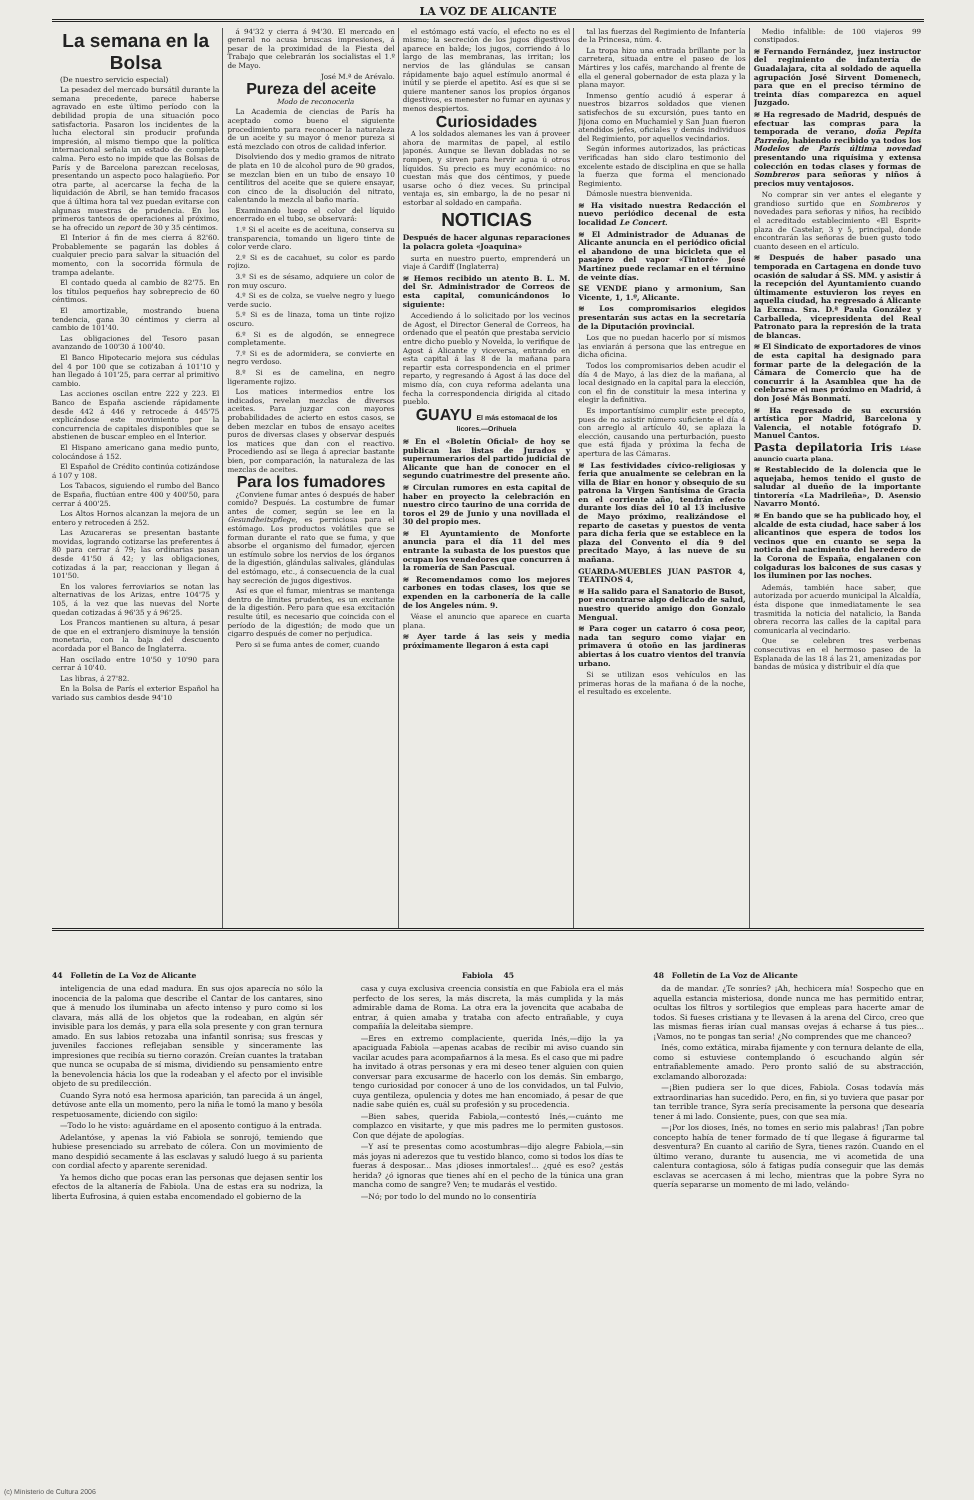LA VOZ DE ALICANTE
La semana en la Bolsa
(De nuestro servicio especial)
La pesadez del mercado bursátil durante la semana precedente, parece haberse agravado en este último período con la debilidad propia de una situación poco satisfactoria. Pasaron los incidentes de la lucha electoral sin producir profunda impresión, al mismo tiempo que la política internacional señala un estado de completa calma. Pero esto no impide que las Bolsas de París y de Barcelona parezcan recelosas, presentando un aspecto poco halagüeño. Por otra parte, al acercarse la fecha de la liquidación de Abril, se han temido fracasos que á última hora tal vez puedan evitarse con algunas muestras de prudencia. En los primeros tanteos de operaciones al próximo, se ha ofrecido un report de 30 y 35 céntimos.
El Interior á fin de mes cierra á 82'60. Probablemente se pagarán las dobles á cualquier precio para salvar la situación del momento, con la socorrida fórmula de trampa adelante.
El contado queda al cambio de 82'75. En los títulos pequeños hay sobreprecio de 60 céntimos.
El amortizable, mostrando buena tendencia, gana 30 céntimos y cierra al cambio de 101'40.
Las obligaciones del Tesoro pasan avanzando de 100'30 á 100'40.
El Banco Hipotecario mejora sus cédulas del 4 por 100 que se cotizaban á 101'10 y han llegado á 101'25, para cerrar al primitivo cambio.
Las acciones oscilan entre 222 y 223. El Banco de España asciende rápidamente desde 442 á 446 y retrocede á 445'75 explicándose este movimiento por la concurrencia de capitales disponibles que se abstienen de buscar empleo en el Interior.
El Hispano americano gana medio punto, colocándose á 152.
El Español de Crédito continúa cotizándose á 107 y 108.
Los Tabacos, siguiendo el rumbo del Banco de España, fluctúan entre 400 y 400'50, para cerrar á 400'25.
Los Altos Hornos alcanzan la mejora de un entero y retroceden á 252.
Las Azucareras se presentan bastante movidas, logrando cotizarse las preferentes á 80 para cerrar á 79; las ordinarias pasan desde 41'50 á 42; y las obligaciones, cotizadas á la par, reaccionan y llegan á 101'50.
En los valores ferroviarios se notan las alternativas de los Arizas, entre 104'75 y 105, á la vez que las nuevas del Norte quedan cotizadas á 96'35 y á 96'25.
Los Francos mantienen su altura, á pesar de que en el extranjero disminuye la tensión monetaria, con la baja del descuento acordada por el Banco de Inglaterra.
Han oscilado entre 10'50 y 10'90 para cerrar á 10'40.
Las libras, á 27'82.
En la Bolsa de París el exterior Español ha variado sus cambios desde 94'10
á 94'32 y cierra á 94'30. El mercado en general no acusa bruscas impresiones, á pesar de la proximidad de la Fiesta del Trabajo que celebrarán los socialistas el 1.º de Mayo.
José M.ª de Arévalo.
Pureza del aceite
Modo de reconocerla
La Academia de ciencias de París ha aceptado como bueno el siguiente procedimiento para reconocer la naturaleza de un aceite y su mayor ó menor pureza si está mezclado con otros de calidad inferior.
Disolviendo dos y medio gramos de nitrato de plata en 10 de alcohol puro de 90 grados, se mezclan bien en un tubo de ensayo 10 centílitros del aceite que se quiere ensayar, con cinco de la disolución del nitrato, calentando la mezcla al baño maría.
Examinando luego el color del líquido encerrado en el tubo, se observará:
1.º Si el aceite es de aceituna, conserva su transparencia, tomando un ligero tinte de color verde claro.
2.º Si es de cacahuet, su color es pardo rojizo.
3.º Si es de sésamo, adquiere un color de ron muy oscuro.
4.º Si es de colza, se vuelve negro y luego verde sucio.
5.º Si es de linaza, toma un tinte rojizo oscuro.
6.º Si es de algodón, se ennegrece completamente.
7.º Si es de adormidera, se convierte en negro verdoso.
8.º Si es de camelina, en negro ligeramente rojizo.
Los matices intermedios entre los indicados, revelan mezclas de diversos aceites. Para juzgar con mayores probabilidades de acierto en estos casos, se deben mezclar en tubos de ensayo aceites puros de diversas clases y observar después los matices que dan con el reactivo. Procediendo así se llega á apreciar bastante bien, por comparación, la naturaleza de las mezclas de aceites.
Para los fumadores
¿Conviene fumar antes ó después de haber comido? Después. La costumbre de fumar antes de comer, según se lee en la Gesundheitspflege, es perniciosa para el estómago. Los productos volátiles que se forman durante el rato que se fuma, y que absorbe el organismo del fumador, ejercen un estímulo sobre los nervios de los órganos de la digestión, glándulas salivales, glándulas del estómago, etc., á consecuencia de la cual hay secreción de jugos digestivos.
Así es que el fumar, mientras se mantenga dentro de límites prudentes, es un excitante de la digestión. Pero para que esa excitación resulte útil, es necesario que coincida con el período de la digestión; de modo que un cigarro después de comer no perjudica.
Pero si se fuma antes de comer, cuando
el estómago está vacío, el efecto no es el mismo; la secreción de los jugos digestivos aparece en balde; los jugos, corriendo á lo largo de las membranas, las irritan; los nervios de las glándulas se cansan rápidamente bajo aquel estímulo anormal é inútil y se pierde el apetito. Así es que si se quiere mantener sanos los propios órganos digestivos, es menester no fumar en ayunas y menos despiertos.
Curiosidades
A los soldados alemanes les van á proveer ahora de marmitas de papel, al estilo japonés. Aunque se llevan dobladas no se rompen, y sirven para hervir agua ú otros líquidos. Su precio es muy económico: no cuestan más que dos céntimos, y puede usarse ocho ó diez veces. Su principal ventaja es, sin embargo, la de no pesar ni estorbar al soldado en campaña.
NOTICIAS
Después de hacer algunas reparaciones la polacra goleta «Joaquina»
surta en nuestro puerto, emprenderá un viaje á Cardiff (Inglaterra)
≋ Hemos recibido un atento B. L. M. del Sr. Administrador de Correos de esta capital, comunicándonos lo siguiente:
Accediendo á lo solicitado por los vecinos de Agost, el Director General de Correos, ha ordenado que el peatón que prestaba servicio entre dicho pueblo y Novelda, lo verifique de Agost á Alicante y viceversa, entrando en esta capital á las 8 de la mañana para repartir esta correspondencia en el primer reparto, y regresando á Agost á las doce del mismo día, con cuya reforma adelanta una fecha la correspondencia dirigida al citado pueblo.
GUAYU El más estomacal de los licores.—Orihuela
≋ En el «Boletín Oficial» de hoy se publican las listas de Jurados y supernumerarios del partido judicial de Alicante que han de conocer en el segundo cuatrimestre del presente año.
≋ Circulan rumores en esta capital de haber en proyecto la celebración en nuestro circo taurino de una corrida de toros el 29 de Junio y una novillada el 30 del propio mes.
≋ El Ayuntamiento de Monforte anuncia para el día 11 del mes entrante la subasta de los puestos que ocupan los vendedores que concurren á la romería de San Pascual.
≋ Recomendamos como los mejores carbones en todas clases, los que se expenden en la carbonería de la calle de los Angeles núm. 9.
Véase el anuncio que aparece en cuarta plana.
≋ Ayer tarde á las seis y media próximamente llegaron á esta capi
tal las fuerzas del Regimiento de Infantería de la Princesa, núm. 4.
La tropa hizo una entrada brillante por la carretera, situada entre el paseo de los Mártires y los cafés, marchando al frente de ella el general gobernador de esta plaza y la plana mayor.
Inmenso gentío acudió á esperar á nuestros bizarros soldados que vienen satisfechos de su excursión, pues tanto en Jijona como en Muchamiel y San Juan fueron atendidos jefes, oficiales y demás individuos del Regimiento, por aquellos vecindarios.
Según informes autorizados, las prácticas verificadas han sido claro testimonio del excelente estado de disciplina en que se halla la fuerza que forma el mencionado Regimiento.
Dámosle nuestra bienvenida.
≋ Ha visitado nuestra Redacción el nuevo periódico decenal de esta localidad Le Concert.
≋ El Administrador de Aduanas de Alicante anuncia en el periódico oficial el abandono de una bicicleta que el pasajero del vapor «Tintoré» José Martínez puede reclamar en el término de veinte días.
SE VENDE piano y armonium, San Vicente, 1, 1.º, Alicante.
≋ Los compromisarios elegidos presentarán sus actas en la secretaría de la Diputación provincial.
Los que no puedan hacerlo por sí mismos las enviarán á persona que las entregue en dicha oficina.
Todos los compromisarios deben acudir el día 4 de Mayo, á las diez de la mañana, al local designado en la capital para la elección, con el fin de constituir la mesa interina y elegir la definitiva.
Es importantísimo cumplir este precepto, pues de no asistir número suficiente el día 4 con arreglo al artículo 40, se aplaza la elección, causando una perturbación, puesto que está fijada y próxima la fecha de apertura de las Cámaras.
≋ Las festividades cívico-religiosas y feria que anualmente se celebran en la villa de Biar en honor y obsequio de su patrona la Virgen Santísima de Gracia en el corriente año, tendrán efecto durante los días del 10 al 13 inclusive de Mayo próximo, realizándose el reparto de casetas y puestos de venta para dicha feria que se establece en la plaza del Convento el día 9 del precitado Mayo, á las nueve de su mañana.
GUARDA-MUEBLES JUAN PASTOR 4, TEATINOS 4,
≋ Ha salido para el Sanatorio de Busot, por encontrarse algo delicado de salud, nuestro querido amigo don Gonzalo Mengual.
≋ Para coger un catarro ó cosa peor, nada tan seguro como viajar en primavera ú otoño en las jardineras abiertas á los cuatro vientos del tranvía urbano.
Si se utilizan esos vehículos en las primeras horas de la mañana ó de la noche, el resultado es excelente.
Medio infalible: de 100 viajeros 99 constipados.
≋ Fernando Fernández, juez instructor del regimiento de infantería de Guadalajara, cita al soldado de aquella agrupación José Sirvent Domenech, para que en el preciso término de treinta días comparezca en aquel Juzgado.
≋ Ha regresado de Madrid, después de efectuar las compras para la temporada de verano, doña Pepita Parreño, habiendo recibido ya todos los Modelos de París última novedad presentando una riquísima y extensa colección en todas clases y formas de Sombreros para señoras y niños á precios muy ventajosos.
No comprar sin ver antes el elegante y grandioso surtido que en Sombreros y novedades para señoras y niños, ha recibido el acreditado establecimiento «El Esprit» plaza de Castelar, 3 y 5, principal, donde encontrarán las señoras de buen gusto todo cuanto deseen en el artículo.
≋ Después de haber pasado una temporada en Cartagena en donde tuvo ocasión de saludar á SS. MM. y asistir á la recepción del Ayuntamiento cuando últimamente estuvieron los reyes en aquella ciudad, ha regresado á Alicante la Excma. Sra. D.ª Paula González y Carballeda, vicepresidenta del Real Patronato para la represión de la trata de blancas.
≋ El Sindicato de exportadores de vinos de esta capital ha designado para formar parte de la delegación de la Cámara de Comercio que ha de concurrir á la Asamblea que ha de celebrarse el mes próximo en Madrid, á don José Más Bonmatí.
≋ Ha regresado de su excursión artística por Madrid, Barcelona y Valencia, el notable fotógrafo D. Manuel Cantos.
Pasta depilatoria Iris Léase anuncio cuarta plana.
≋ Restablecido de la dolencia que le aquejaba, hemos tenido el gusto de saludar al dueño de la importante tintorería «La Madrileña», D. Asensio Navarro Montó.
≋ En bando que se ha publicado hoy, el alcalde de esta ciudad, hace saber á los alicantinos que espera de todos los vecinos que en cuanto se sepa la noticia del nacimiento del heredero de la Corona de España, engalanen con colgaduras los balcones de sus casas y los iluminen por las noches.
Además, también hace saber, que autorizada por acuerdo municipal la Alcaldía, ésta dispone que inmediatamente le sea trasmitida la noticia del natalicio, la Banda obrera recorra las calles de la capital para comunicarla al vecindario.
Que se celebren tres verbenas consecutivas en el hermoso paseo de la Esplanada de las 18 á las 21, amenizadas por bandas de música y distribuir el día que
44 Folletín de La Voz de Alicante
inteligencia de una edad madura. En sus ojos aparecía no sólo la inocencia de la paloma que describe el Cantar de los cantares, sino que á menudo los iluminaba un afecto intenso y puro como si los clavara, más allá de los objetos que la rodeaban, en algún sér invisible para los demás, y para ella sola presente y con gran ternura amado. En sus labios retozaba una infantil sonrisa; sus frescas y juveniles facciones reflejaban sensible y sinceramente las impresiones que recibía su tierno corazón. Creían cuantes la trataban que nunca se ocupaba de sí misma, dividiendo su pensamiento entre la benevolencia hácia los que la rodeaban y el afecto por el invisible objeto de su predilección.
Cuando Syra notó esa hermosa aparición, tan parecida á un ángel, detúvose ante ella un momento, pero la niña le tomó la mano y besóla respetuosamente, diciendo con sigilo:
—Todo lo he visto: aguárdame en el aposento contiguo á la entrada.
Adelantóse, y apenas la vió Fabiola se sonrojó, temiendo que hubiese presenciado su arrebato de cólera. Con un movimiento de mano despidió secamente á las esclavas y saludó luego á su parienta con cordial afecto y aparente serenidad.
Ya hemos dicho que pocas eran las personas que dejasen sentir los efectos de la altanería de Fabiola. Una de estas era su nodriza, la liberta Eufrosina, á quien estaba encomendado el gobierno de la
Fabiola 45
casa y cuya exclusiva creencia consistía en que Fabiola era el más perfecto de los seres, la más discreta, la más cumplida y la más admirable dama de Roma. La otra era la jovencita que acababa de entrar, á quien amaba y trataba con afecto entrañable, y cuya compañía la deleitaba siempre.
—Eres en extremo complaciente, querida Inés,—dijo la ya apaciguada Fabiola —apenas acabas de recibir mi aviso cuando sin vacilar acudes para acompañarnos á la mesa. Es el caso que mi padre ha invitado á otras personas y era mi deseo tener alguien con quien conversar para excusarme de hacerlo con los demás. Sin embargo, tengo curiosidad por conocer á uno de los convidados, un tal Fulvio, cuya gentileza, opulencia y dotes me han encomiado, á pesar de que nadie sabe quién es, cuál su profesión y su procedencia.
—Bien sabes, querida Fabiola,—contestó Inés,—cuánto me complazco en visitarte, y que mis padres me lo permiten gustosos. Con que déjate de apologías.
—Y así te presentas como acostumbras—dijo alegre Fabiola,—sin más joyas ni aderezos que tu vestido blanco, como si todos los días te fueras á desposar... Mas ¡dioses inmortales!... ¿qué es eso? ¿estás herida? ¿ó ignoras que tienes ahí en el pecho de la túnica una gran mancha como de sangre? Ven; te mudarás el vestido.
—Nó; por todo lo del mundo no lo consentiría
48 Folletín de La Voz de Alicante
da de mandar. ¿Te sonríes? ¡Ah, hechicera mía! Sospecho que en aquella estancia misteriosa, donde nunca me has permitido entrar, ocultas los filtros y sortilegios que empleas para hacerte amar de todos. Si fueses cristiana y te llevasen á la arena del Circo, creo que las mismas fieras irían cual mansas ovejas á echarse á tus pies... ¡Vamos, no te pongas tan seria! ¿No comprendes que me chanceo?
Inés, como extática, miraba fijamente y con ternura delante de ella, como si estuviese contemplando ó escuchando algún sér entrañablemente amado. Pero pronto salió de su abstracción, exclamando alborozada:
—¡Bien pudiera ser lo que dices, Fabiola. Cosas todavía más extraordinarias han sucedido. Pero, en fin, si yo tuviera que pasar por tan terrible trance, Syra sería precisamente la persona que desearía tener á mi lado. Consiente, pues, con que sea mía.
—¡Por los dioses, Inés, no tomes en serio mis palabras! ¡Tan pobre concepto había de tener formado de tí que llegase á figurarme tal desventura? En cuanto al cariño de Syra, tienes razón. Cuando en el último verano, durante tu ausencia, me vi acometida de una calentura contagiosa, sólo á fatigas pudía conseguir que las demás esclavas se acercasen á mi lecho, mientras que la pobre Syra no quería separarse un momento de mi lado, velándo-
(c) Ministerio de Cultura 2006